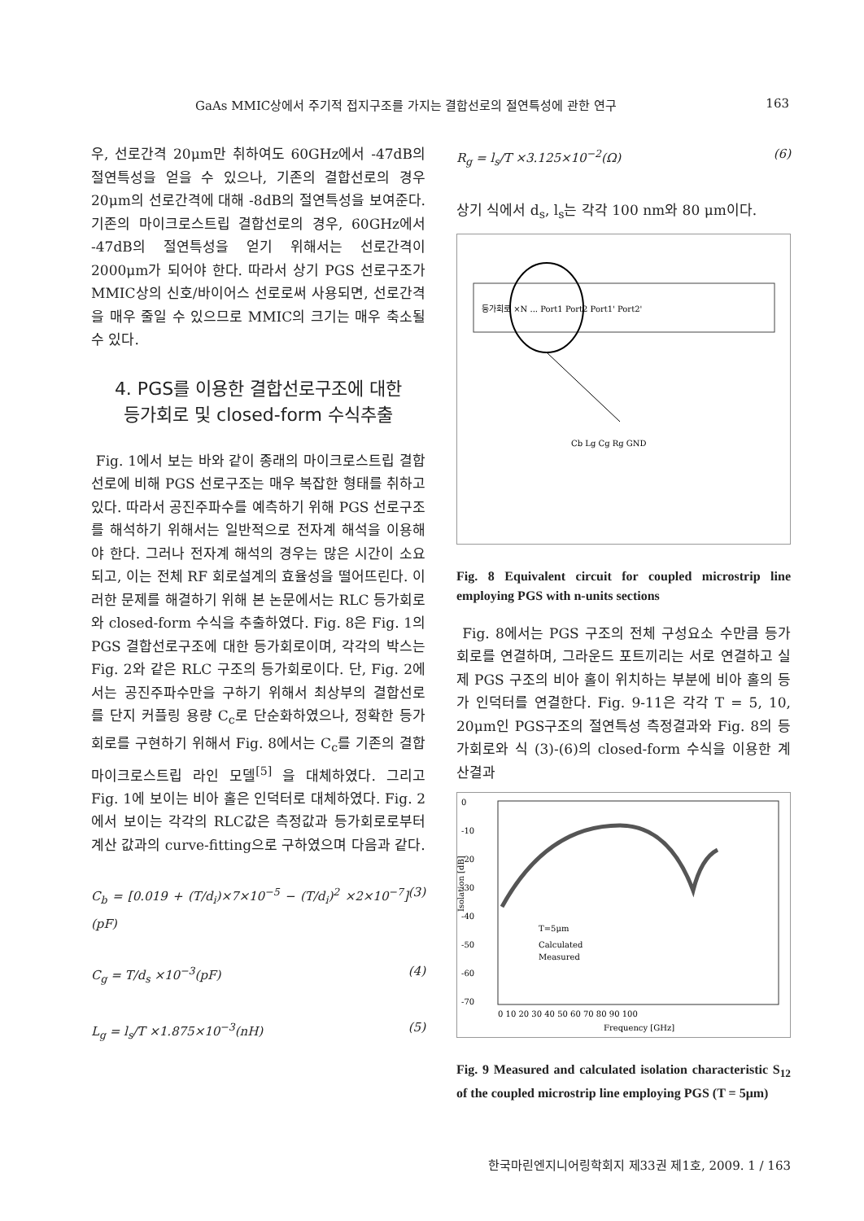GaAs MMIC상에서 주기적 접지구조를 가지는 결합선로의 절연특성에 관한 연구 163
우, 선로간격 20μm만 취하여도 60GHz에서 -47dB의 절연특성을 얻을 수 있으나, 기존의 결합선로의 경우 20μm의 선로간격에 대해 -8dB의 절연특성을 보여준다. 기존의 마이크로스트립 결합선로의 경우, 60GHz에서 -47dB의 절연특성을 얻기 위해서는 선로간격이 2000μm가 되어야 한다. 따라서 상기 PGS 선로구조가 MMIC상의 신호/바이어스 선로로써 사용되면, 선로간격을 매우 줄일 수 있으므로 MMIC의 크기는 매우 축소될 수 있다.
4. PGS를 이용한 결합선로구조에 대한
등가회로 및 closed-form 수식추출
Fig. 1에서 보는 바와 같이 종래의 마이크로스트립 결합선로에 비해 PGS 선로구조는 매우 복잡한 형태를 취하고 있다. 따라서 공진주파수를 예측하기 위해 PGS 선로구조를 해석하기 위해서는 일반적으로 전자계 해석을 이용해야 한다. 그러나 전자계 해석의 경우는 많은 시간이 소요되고, 이는 전체 RF 회로설계의 효율성을 떨어뜨린다. 이러한 문제를 해결하기 위해 본 논문에서는 RLC 등가회로와 closed-form 수식을 추출하였다. Fig. 8은 Fig. 1의 PGS 결합선로구조에 대한 등가회로이며, 각각의 박스는 Fig. 2와 같은 RLC 구조의 등가회로이다. 단, Fig. 2에서는 공진주파수만을 구하기 위해서 최상부의 결합선로를 단지 커플링 용량 C<sub>c</sub>로 단순화하였으나, 정확한 등가회로를 구현하기 위해서 Fig. 8에서는 C<sub>c</sub>를 기존의 결합 마이크로스트립 라인 모델<sup>[5]</sup> 을 대체하였다. 그리고 Fig. 1에 보이는 비아 홀은 인덕터로 대체하였다. Fig. 2에서 보이는 각각의 RLC값은 측정값과 등가회로로부터 계산 값과의 curve-fitting으로 구하였으며 다음과 같다.
C<sub>b</sub> = [0.019 + (T/d<sub>i</sub>)×7×10<sup>−5</sup> − (T/d<sub>i</sub>)<sup>2</sup> ×2×10<sup>−7</sup>](pF) (3)
C<sub>g</sub> = T/d<sub>s</sub> ×10<sup>−3</sup>(pF) (4)
L<sub>g</sub> = l<sub>s</sub>/T ×1.875×10<sup>−3</sup>(nH) (5)
R<sub>g</sub> = l<sub>s</sub>/T ×3.125×10<sup>−2</sup>(Ω) (6)
상기 식에서 d<sub>s</sub>, l<sub>s</sub>는 각각 100 nm와 80 μm이다.
등가회로 ×N ... Port1 Port2 Port1' Port2'
Cb Lg Cg Rg GND
Fig. 8 Equivalent circuit for coupled microstrip line employing PGS with n-units sections
Fig. 8에서는 PGS 구조의 전체 구성요소 수만큼 등가회로를 연결하며, 그라운드 포트끼리는 서로 연결하고 실제 PGS 구조의 비아 홀이 위치하는 부분에 비아 홀의 등가 인덕터를 연결한다. Fig. 9-11은 각각 T = 5, 10, 20μm인 PGS구조의 절연특성 측정결과와 Fig. 8의 등가회로와 식 (3)-(6)의 closed-form 수식을 이용한 계산결과
0
-10
-20
-30
-40
-50
-60
-70
T=5μm
Calculated
Measured
0 10 20 30 40 50 60 70 80 90 100
Frequency [GHz]
Isolation [dB]
Fig. 9 Measured and calculated isolation characteristic S<sub>12</sub> of the coupled microstrip line employing PGS (T = 5μm)
한국마린엔지니어링학회지 제33권 제1호, 2009. 1 / 163